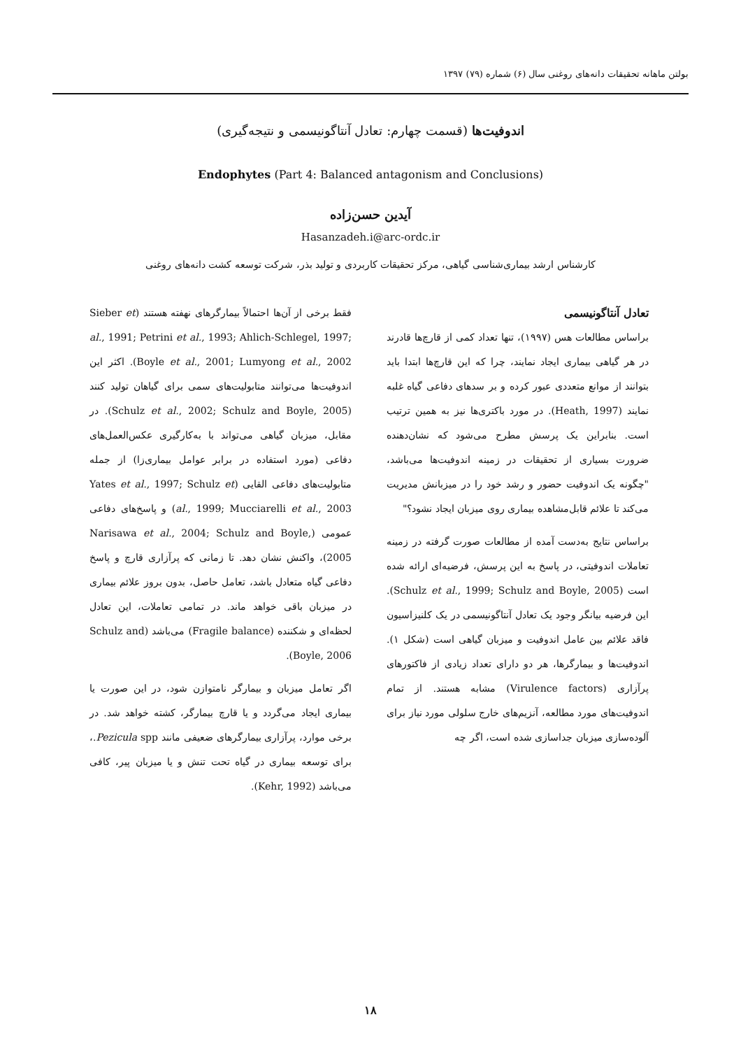بولتن ماهانه تحقیقات دانه‌های روغنی سال (۶) شماره (۷۹) ۱۳۹۷
اندوفیت‌ها (قسمت چهارم: تعادل آنتاگونیسمی و نتیجه‌گیری)
Endophytes (Part 4: Balanced antagonism and Conclusions)
آیدین حسن‌زاده
Hasanzadeh.i@arc-ordc.ir
کارشناس ارشد بیماری‌شناسی گیاهی، مرکز تحقیقات کاربردی و تولید بذر، شرکت توسعه کشت دانه‌های روغنی
تعادل آنتاگونیسمی
براساس مطالعات هس (۱۹۹۷)، تنها تعداد کمی از قارچ‌ها قادرند در هر گیاهی بیماری ایجاد نمایند، چرا که این قارچ‌ها ابتدا باید بتوانند از موانع متعددی عبور کرده و بر سدهای دفاعی گیاه غلبه نمایند (Heath, 1997). در مورد باکتری‌ها نیز به همین ترتیب است. بنابراین یک پرسش مطرح می‌شود که نشان‌دهنده ضرورت بسیاری از تحقیقات در زمینه اندوفیت‌ها می‌باشد، "چگونه یک اندوفیت حضور و رشد خود را در میزبانش مدیریت می‌کند تا علائم قابل‌مشاهده بیماری روی میزبان ایجاد نشود؟"
براساس نتایج به‌دست آمده از مطالعات صورت گرفته در زمینه تعاملات اندوفیتی، در پاسخ به این پرسش، فرضیه‌ای ارائه شده است (Schulz et al., 1999; Schulz and Boyle, 2005). این فرضیه بیانگر وجود یک تعادل آنتاگونیسمی در یک کلنیزاسیون فاقد علائم بین عامل اندوفیت و میزبان گیاهی است (شکل ۱). اندوفیت‌ها و بیمارگرها، هر دو دارای تعداد زیادی از فاکتورهای پرآزاری (Virulence factors) مشابه هستند. از تمام اندوفیت‌های مورد مطالعه، آنزیم‌های خارج سلولی مورد نیاز برای آلوده‌سازی میزبان جداسازی شده است، اگر چه
فقط برخی از آن‌ها احتمالاً بیمارگرهای نهفته هستند (Sieber et al., 1991; Petrini et al., 1993; Ahlich-Schlegel, 1997; Boyle et al., 2001; Lumyong et al., 2002). اکثر این اندوفیت‌ها می‌توانند متابولیت‌های سمی برای گیاهان تولید کنند (Schulz et al., 2002; Schulz and Boyle, 2005). در مقابل، میزبان گیاهی می‌تواند با به‌کارگیری عکس‌العمل‌های دفاعی (مورد استفاده در برابر عوامل بیماری‌زا) از جمله متابولیت‌های دفاعی القایی (Yates et al., 1997; Schulz et al., 1999; Mucciarelli et al., 2003) و پاسخ‌های دفاعی عمومی (Narisawa et al., 2004; Schulz and Boyle, 2005)، واکنش نشان دهد. تا زمانی که پرآزاری قارچ و پاسخ دفاعی گیاه متعادل باشد، تعامل حاصل، بدون بروز علائم بیماری در میزبان باقی خواهد ماند. در تمامی تعاملات، این تعادل لحظه‌ای و شکننده (Fragile balance) می‌باشد (Schulz and Boyle, 2006).
اگر تعامل میزبان و بیمارگر نامتوازن شود، در این صورت یا بیماری ایجاد می‌گردد و یا قارچ بیمارگر، کشته خواهد شد. در برخی موارد، پرآزاری بیمارگرهای ضعیفی مانند Pezicula spp.، برای توسعه بیماری در گیاه تحت تنش و یا میزبان پیر، کافی می‌باشد (Kehr, 1992).
۱۸